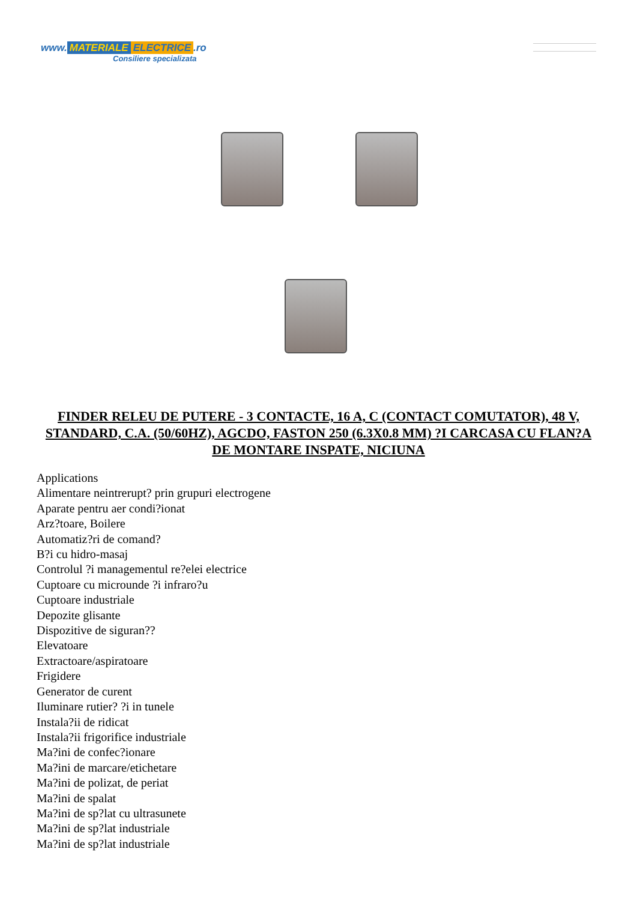www. MATERIALE ELECTRICE.ro
Consiliere specializata
FINDER RELEU DE PUTERE - 3 CONTACTE, 16 A, C (CONTACT COMUTATOR), 48 V, STANDARD, C.A. (50/60HZ), AGCDO, FASTON 250 (6.3X0.8 MM) ?I CARCASA CU FLAN?A DE MONTARE INSPATE, NICIUNA
Applications
Alimentare neintrerupt? prin grupuri electrogene
Aparate pentru aer condi?ionat
Arz?toare, Boilere
Automatiz?ri de comand?
B?i cu hidro-masaj
Controlul ?i managementul re?elei electrice
Cuptoare cu microunde ?i infraro?u
Cuptoare industriale
Depozite glisante
Dispozitive de siguran??
Elevatoare
Extractoare/aspiratoare
Frigidere
Generator de curent
Iluminare rutier? ?i in tunele
Instala?ii de ridicat
Instala?ii frigorifice industriale
Ma?ini de confec?ionare
Ma?ini de marcare/etichetare
Ma?ini de polizat, de periat
Ma?ini de spalat
Ma?ini de sp?lat cu ultrasunete
Ma?ini de sp?lat industriale
Ma?ini de sp?lat industriale